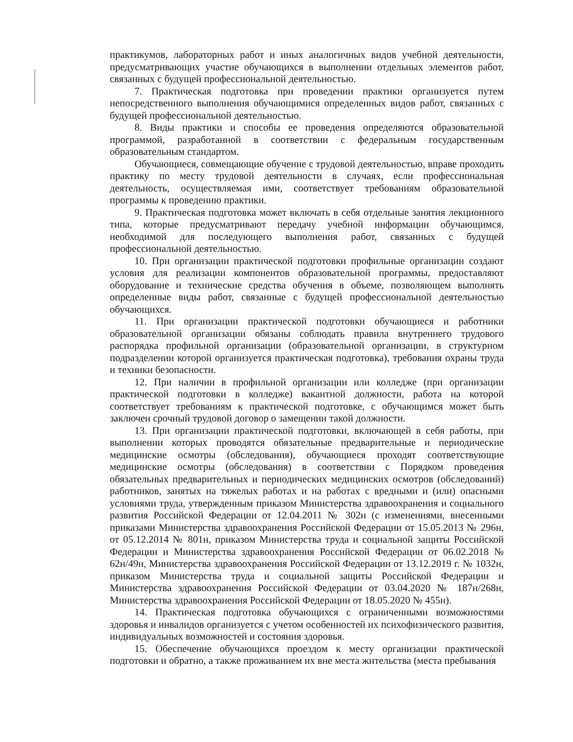практикумов, лабораторных работ и иных аналогичных видов учебной деятельности, предусматривающих участие обучающихся в выполнении отдельных элементов работ, связанных с будущей профессиональной деятельностью.
7. Практическая подготовка при проведении практики организуется путем непосредственного выполнения обучающимися определенных видов работ, связанных с будущей профессиональной деятельностью.
8. Виды практики и способы ее проведения определяются образовательной программой, разработанной в соответствии с федеральным государственным образовательным стандартом.
Обучающиеся, совмещающие обучение с трудовой деятельностью, вправе проходить практику по месту трудовой деятельности в случаях, если профессиональная деятельность, осуществляемая ими, соответствует требованиям образовательной программы к проведению практики.
9. Практическая подготовка может включать в себя отдельные занятия лекционного типа, которые предусматривают передачу учебной информации обучающимся, необходимой для последующего выполнения работ, связанных с будущей профессиональной деятельностью.
10. При организации практической подготовки профильные организации создают условия для реализации компонентов образовательной программы, предоставляют оборудование и технические средства обучения в объеме, позволяющем выполнять определенные виды работ, связанные с будущей профессиональной деятельностью обучающихся.
11. При организации практической подготовки обучающиеся и работники образовательной организации обязаны соблюдать правила внутреннего трудового распорядка профильной организации (образовательной организации, в структурном подразделении которой организуется практическая подготовка), требования охраны труда и техники безопасности.
12. При наличии в профильной организации или колледже (при организации практической подготовки в колледже) вакантной должности, работа на которой соответствует требованиям к практической подготовке, с обучающимся может быть заключен срочный трудовой договор о замещении такой должности.
13. При организации практической подготовки, включающей в себя работы, при выполнении которых проводятся обязательные предварительные и периодические медицинские осмотры (обследования), обучающиеся проходят соответствующие медицинские осмотры (обследования) в соответствии с Порядком проведения обязательных предварительных и периодических медицинских осмотров (обследований) работников, занятых на тяжелых работах и на работах с вредными и (или) опасными условиями труда, утвержденным приказом Министерства здравоохранения и социального развития Российской Федерации от 12.04.2011 № 302н (с изменениями, внесенными приказами Министерства здравоохранения Российской Федерации от 15.05.2013 № 296н, от 05.12.2014 № 801н, приказом Министерства труда и социальной защиты Российской Федерации и Министерства здравоохранения Российской Федерации от 06.02.2018 № 62н/49н, Министерства здравоохранения Российской Федерации от 13.12.2019 г. № 1032н, приказом Министерства труда и социальной защиты Российской Федерации и Министерства здравоохранения Российской Федерации от 03.04.2020 № 187н/268н, Министерства здравоохранения Российской Федерации от 18.05.2020 № 455н).
14. Практическая подготовка обучающихся с ограниченными возможностями здоровья и инвалидов организуется с учетом особенностей их психофизического развития, индивидуальных возможностей и состояния здоровья.
15. Обеспечение обучающихся проездом к месту организации практической подготовки и обратно, а также проживанием их вне места жительства (места пребывания